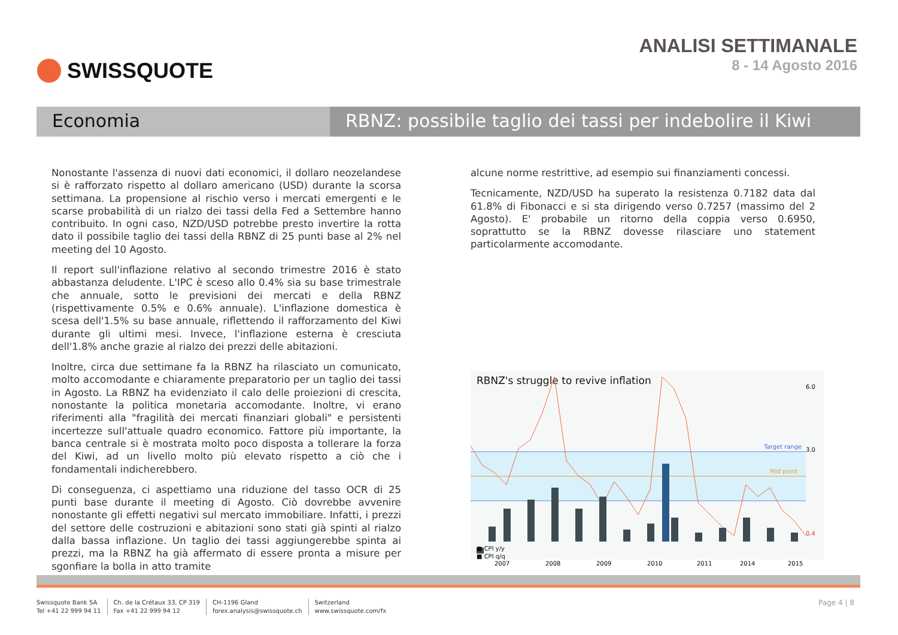SWISSQUOTE ANALISI SETTIMANALE
8 - 14 Agosto 2016
Economia RBNZ: possibile taglio dei tassi per indebolire il Kiwi
Nonostante l'assenza di nuovi dati economici, il dollaro neozelandese si è rafforzato rispetto al dollaro americano (USD) durante la scorsa settimana. La propensione al rischio verso i mercati emergenti e le scarse probabilità di un rialzo dei tassi della Fed a Settembre hanno contribuito. In ogni caso, NZD/USD potrebbe presto invertire la rotta dato il possibile taglio dei tassi della RBNZ di 25 punti base al 2% nel meeting del 10 Agosto.
Il report sull'inflazione relativo al secondo trimestre 2016 è stato abbastanza deludente. L'IPC è sceso allo 0.4% sia su base trimestrale che annuale, sotto le previsioni dei mercati e della RBNZ (rispettivamente 0.5% e 0.6% annuale). L'inflazione domestica è scesa dell'1.5% su base annuale, riflettendo il rafforzamento del Kiwi durante gli ultimi mesi. Invece, l'inflazione esterna è cresciuta dell'1.8% anche grazie al rialzo dei prezzi delle abitazioni.
Inoltre, circa due settimane fa la RBNZ ha rilasciato un comunicato, molto accomodante e chiaramente preparatorio per un taglio dei tassi in Agosto. La RBNZ ha evidenziato il calo delle proiezioni di crescita, nonostante la politica monetaria accomodante. Inoltre, vi erano riferimenti alla "fragilità dei mercati finanziari globali" e persistenti incertezze sull'attuale quadro economico. Fattore più importante, la banca centrale si è mostrata molto poco disposta a tollerare la forza del Kiwi, ad un livello molto più elevato rispetto a ciò che i fondamentali indicherebbero.
Di conseguenza, ci aspettiamo una riduzione del tasso OCR di 25 punti base durante il meeting di Agosto. Ciò dovrebbe avvenire nonostante gli effetti negativi sul mercato immobiliare. Infatti, i prezzi del settore delle costruzioni e abitazioni sono stati già spinti al rialzo dalla bassa inflazione. Un taglio dei tassi aggiungerebbe spinta ai prezzi, ma la RBNZ ha già affermato di essere pronta a misure per sgonfiare la bolla in atto tramite
alcune norme restrittive, ad esempio sui finanziamenti concessi.
Tecnicamente, NZD/USD ha superato la resistenza 0.7182 data dal 61.8% di Fibonacci e si sta dirigendo verso 0.7257 (massimo del 2 Agosto). E' probabile un ritorno della coppia verso 0.6950, soprattutto se la RBNZ dovesse rilasciare uno statement particolarmente accomodante.
RBNZ's struggle to revive inflation
Target range
Mid point
2014
2007
2008
2009
2010
2011
2015
6.0
3.0
0.4
■ CPI y/y
■ CPI q/q
Swissquote Bank SA
Tel +41 22 999 94 11
Ch. de la Crétaux 33, CP 319
Fax +41 22 999 94 12
CH-1196 Gland
forex.analysis@swissquote.ch
Switzerland
www.swissquote.com/fx
Page 4 | 8